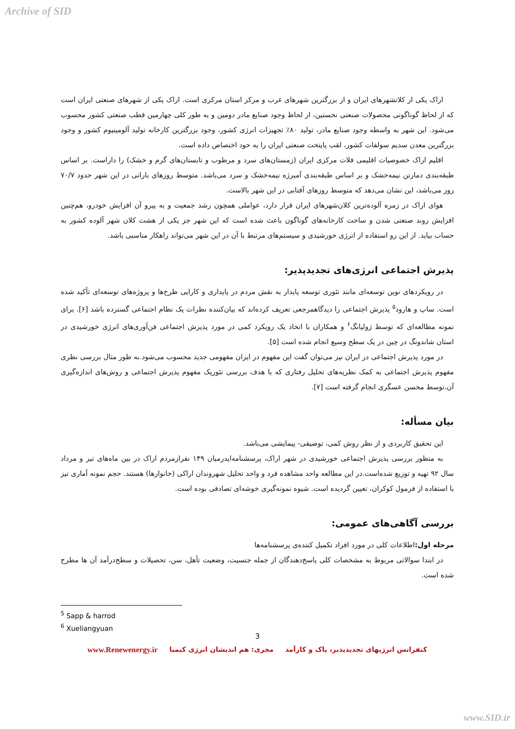Archive of SID
اراک یکی از کلانشهرهای ایران و از بزرگترین شهرهای غرب و مرکز استان مرکزی است. اراک یکی از شهرهای صنعتی ایران است که از لحاظ گوناگونی محصولات صنعتی نخستین، از لحاظ وجود صنایع مادر دومین و به طور کلی چهارمین قطب صنعتی کشور محسوب می‌شود. این شهر به واسطه وجود صنایع مادر، تولید ۸۰٪ تجهیزات انرژی کشور، وجود بزرگترین کارخانه تولید آلومینیوم کشور و وجود بزرگترین معدن سدیم سولفات کشور، لقب پایتخت صنعتی ایران را به خود اختصاص داده است.
اقلیم اراک خصوصیات اقلیمی فلات مرکزی ایران (زمستان‌های سرد و مرطوب و تابستان‌های گرم و خشک) را داراست. بر اساس طبقه‌بندی دمارتن نیمه‌خشک و بر اساس طبقه‌بندی آمبرژه نیمه‌خشک و سرد می‌باشد. متوسط روزهای بارانی در این شهر حدود ۷۰/۷ روز می‌باشد، این نشان می‌دهد که متوسط روزهای آفتابی در این شهر بالاست.
هوای اراک در زمره آلوده‌ترین کلان‌شهرهای ایران قرار دارد، عواملی همچون رشد جمعیت و به پیرو آن افزایش خودرو، هم‌چنین افزایش روند صنعتی شدن و ساخت کارخانه‌های گوناگون باعث شده است که این شهر جز یکی از هشت کلان شهر آلوده کشور به حساب بیاید. از این رو استفاده از انرژی خورشیدی و سیستم‌های مرتبط با آن در این شهر می‌تواند راهکار مناسبی باشد.
پذیرش اجتماعی انرژی‌های تجدیدپذیر:
در رویکردهای نوین توسعه‌ای مانند تئوری توسعه پایدار به نقش مردم در پایداری و کارایی طرح‌ها و پروژه‌های توسعه‌ای تأکید شده است. ساپ و هارود<sup>۵</sup> پذیرش اجتماعی را دیدگاهمرجعی تعریف کرده‌اند که بیان‌کننده نظرات یک نظام اجتماعی گسترده باشد [۶]. برای نمونه مطالعه‌ای که توسط ژولیانگ<sup>۶</sup> و همکاران با اتخاذ یک رویکرد کمی در مورد پذیرش اجتماعی فن‌آوری‌های انرژی خورشیدی در استان شاندونگ در چین در یک سطح وسیع انجام شده است [۵].
در مورد پذیرش اجتماعی در ایران نیز می‌توان گفت این مفهوم در ایران مفهومی جدید محسوب می‌شود.به طور مثال بررسی نظری مفهوم پذیرش اجتماعی به کمک نظریه‌های تحلیل رفتاری که با هدف بررسی تئوریک مفهوم پذیرش اجتماعی و روش‌های اندازه‌گیری آن،توسط محسن عسگری انجام گرفته است [۷].
بیان مسأله:
این تحقیق کاربردی و از نظر روش کمی، توصیفی- پیمایشی می‌باشد.
به منظور بررسی پذیرش اجتماعی خورشیدی در شهر اراک، پرسشنامه‌ایدرمیان ۱۴۹ نفرازمردم اراک در بین ماه‌های تیر و مرداد سال ۹۲ تهیه و توزیع شده‌است.در این مطالعه واحد مشاهده فرد و واحد تحلیل شهروندان اراکی (خانوارها) هستند. حجم نمونه آماری نیز با استفاده از فرمول کوکران، تعیین گردیده است. شیوه نمونه‌گیری خوشه‌ای تصادفی بوده است.
بررسی آگاهی‌های عمومی:
مرحله اول: اطلاعات کلی در مورد افراد تکمیل کننده‌ی پرسشنامه‌ها
در ابتدا سوالاتی مربوط به مشخصات کلی پاسخ‌دهندگان از جمله جنسیت، وضعیت تأهل، سن، تحصیلات و سطح‌درآمد آن ها مطرح شده است.
<sup>5</sup> Sapp & harrod
<sup>6</sup> Xueliangyuan
3
www.Renewenergy.ir مجری: هم اندیشان انرژی کیمیا کنفرانس انرژیهای تجدیدپذیر، پاک و کارآمد
www.SID.ir